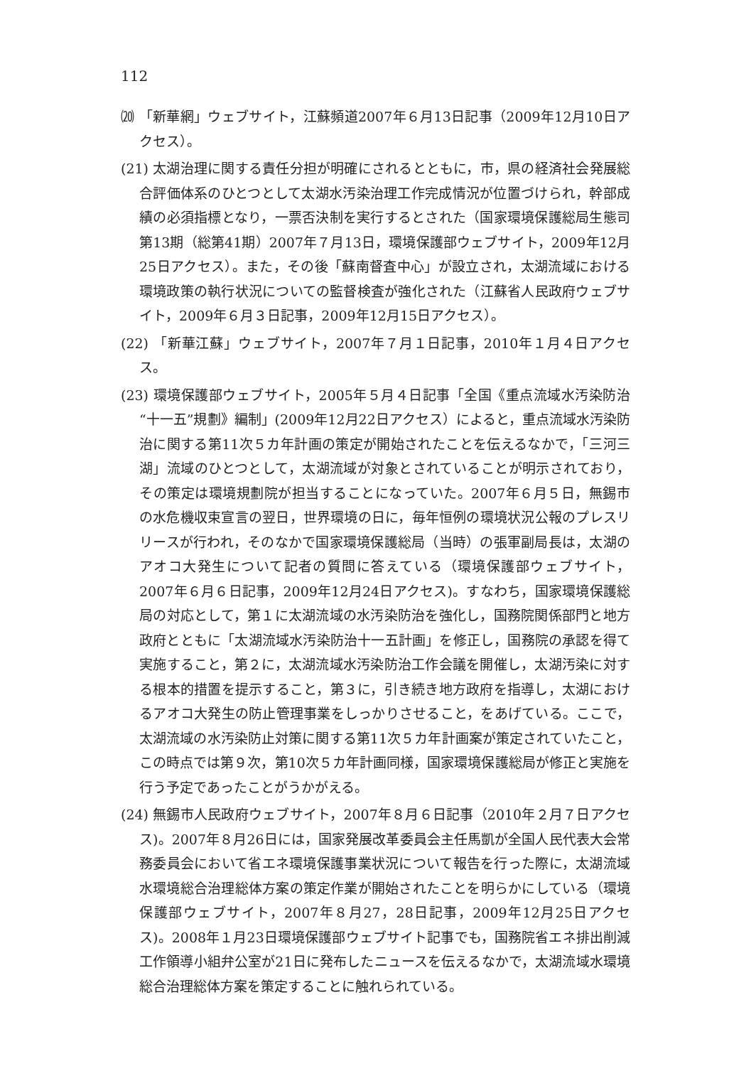112
⒇ 「新華網」ウェブサイト，江蘇頻道2007年６月13日記事（2009年12月10日アクセス）。
(21) 太湖治理に関する責任分担が明確にされるとともに，市，県の経済社会発展総合評価体系のひとつとして太湖水汚染治理工作完成情況が位置づけられ，幹部成績の必須指標となり，一票否決制を実行するとされた（国家環境保護総局生態司第13期（総第41期）2007年７月13日，環境保護部ウェブサイト，2009年12月25日アクセス）。また，その後「蘇南督査中心」が設立され，太湖流域における環境政策の執行状況についての監督検査が強化された（江蘇省人民政府ウェブサイト，2009年６月３日記事，2009年12月15日アクセス）。
(22) 「新華江蘇」ウェブサイト，2007年７月１日記事，2010年１月４日アクセス。
(23) 環境保護部ウェブサイト，2005年５月４日記事「全国《重点流域水汚染防治“十一五”規劃》編制」(2009年12月22日アクセス）によると，重点流域水汚染防治に関する第11次５カ年計画の策定が開始されたことを伝えるなかで，「三河三湖」流域のひとつとして，太湖流域が対象とされていることが明示されており，その策定は環境規劃院が担当することになっていた。2007年６月５日，無錫市の水危機収束宣言の翌日，世界環境の日に，毎年恒例の環境状況公報のプレスリリースが行われ，そのなかで国家環境保護総局（当時）の張軍副局長は，太湖のアオコ大発生について記者の質問に答えている（環境保護部ウェブサイト，2007年６月６日記事，2009年12月24日アクセス)。すなわち，国家環境保護総局の対応として，第１に太湖流域の水汚染防治を強化し，国務院関係部門と地方政府とともに「太湖流域水汚染防治十一五計画」を修正し，国務院の承認を得て実施すること，第２に，太湖流域水汚染防治工作会議を開催し，太湖汚染に対する根本的措置を提示すること，第３に，引き続き地方政府を指導し，太湖におけるアオコ大発生の防止管理事業をしっかりさせること，をあげている。ここで，太湖流域の水汚染防止対策に関する第11次５カ年計画案が策定されていたこと，この時点では第９次，第10次５カ年計画同様，国家環境保護総局が修正と実施を行う予定であったことがうかがえる。
(24) 無錫市人民政府ウェブサイト，2007年８月６日記事（2010年２月７日アクセス)。2007年８月26日には，国家発展改革委員会主任馬凱が全国人民代表大会常務委員会において省エネ環境保護事業状況について報告を行った際に，太湖流域水環境総合治理総体方案の策定作業が開始されたことを明らかにしている（環境保護部ウェブサイト，2007年８月27，28日記事，2009年12月25日アクセス)。2008年１月23日環境保護部ウェブサイト記事でも，国務院省エネ排出削減工作領導小組弁公室が21日に発布したニュースを伝えるなかで，太湖流域水環境総合治理総体方案を策定することに触れられている。